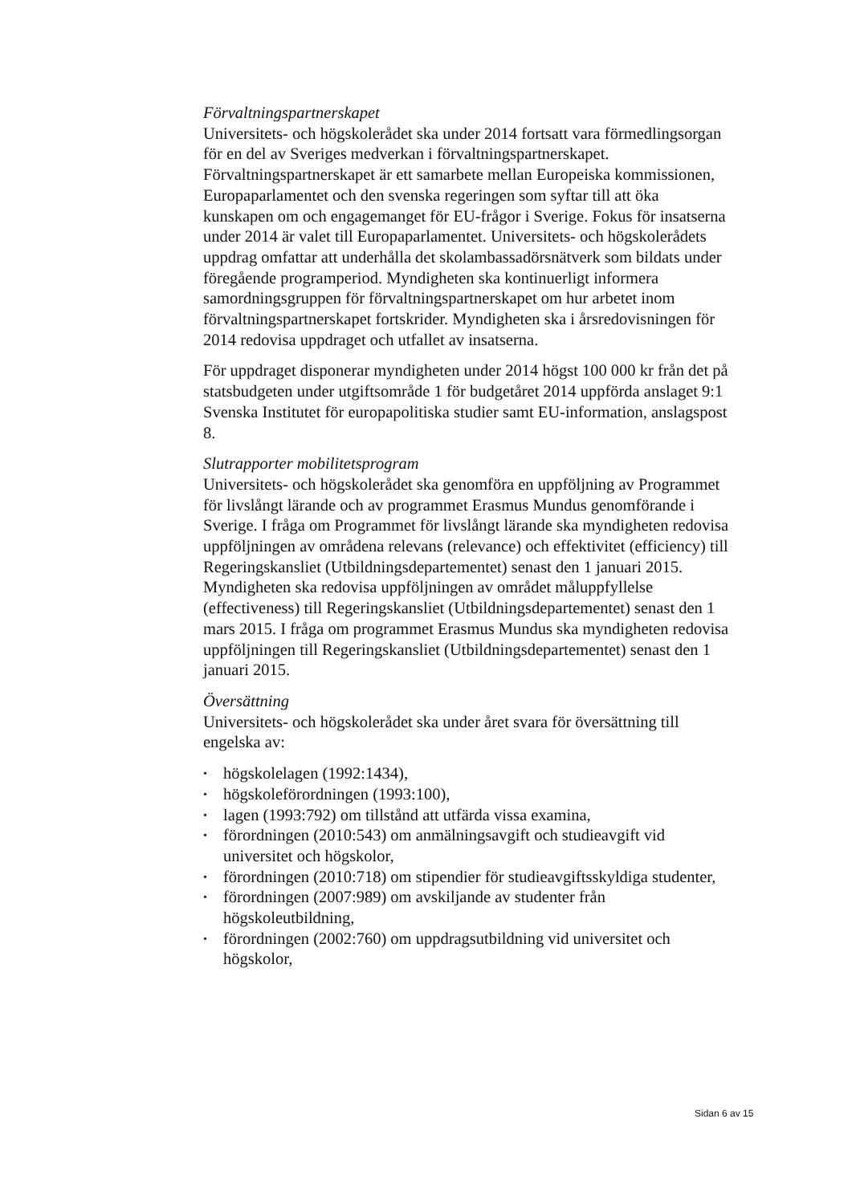Förvaltningspartnerskapet
Universitets- och högskolerådet ska under 2014 fortsatt vara förmedlingsorgan för en del av Sveriges medverkan i förvaltningspartnerskapet. Förvaltningspartnerskapet är ett samarbete mellan Europeiska kommissionen, Europaparlamentet och den svenska regeringen som syftar till att öka kunskapen om och engagemanget för EU-frågor i Sverige. Fokus för insatserna under 2014 är valet till Europaparlamentet. Universitets- och högskolerådets uppdrag omfattar att underhålla det skolambassadörsnätverk som bildats under föregående programperiod. Myndigheten ska kontinuerligt informera samordningsgruppen för förvaltningspartnerskapet om hur arbetet inom förvaltningspartnerskapet fortskrider. Myndigheten ska i årsredovisningen för 2014 redovisa uppdraget och utfallet av insatserna.
För uppdraget disponerar myndigheten under 2014 högst 100 000 kr från det på statsbudgeten under utgiftsområde 1 för budgetåret 2014 uppförda anslaget 9:1 Svenska Institutet för europapolitiska studier samt EU-information, anslagspost 8.
Slutrapporter mobilitetsprogram
Universitets- och högskolerådet ska genomföra en uppföljning av Programmet för livslångt lärande och av programmet Erasmus Mundus genomförande i Sverige. I fråga om Programmet för livslångt lärande ska myndigheten redovisa uppföljningen av områdena relevans (relevance) och effektivitet (efficiency) till Regeringskansliet (Utbildningsdepartementet) senast den 1 januari 2015. Myndigheten ska redovisa uppföljningen av området måluppfyllelse (effectiveness) till Regeringskansliet (Utbildningsdepartementet) senast den 1 mars 2015. I fråga om programmet Erasmus Mundus ska myndigheten redovisa uppföljningen till Regeringskansliet (Utbildningsdepartementet) senast den 1 januari 2015.
Översättning
Universitets- och högskolerådet ska under året svara för översättning till engelska av:
• högskolelagen (1992:1434),
• högskoleförordningen (1993:100),
• lagen (1993:792) om tillstånd att utfärda vissa examina,
• förordningen (2010:543) om anmälningsavgift och studieavgift vid universitet och högskolor,
• förordningen (2010:718) om stipendier för studieavgiftsskyldiga studenter,
• förordningen (2007:989) om avskiljande av studenter från högskoleutbildning,
• förordningen (2002:760) om uppdragsutbildning vid universitet och högskolor,
Sidan 6 av 15